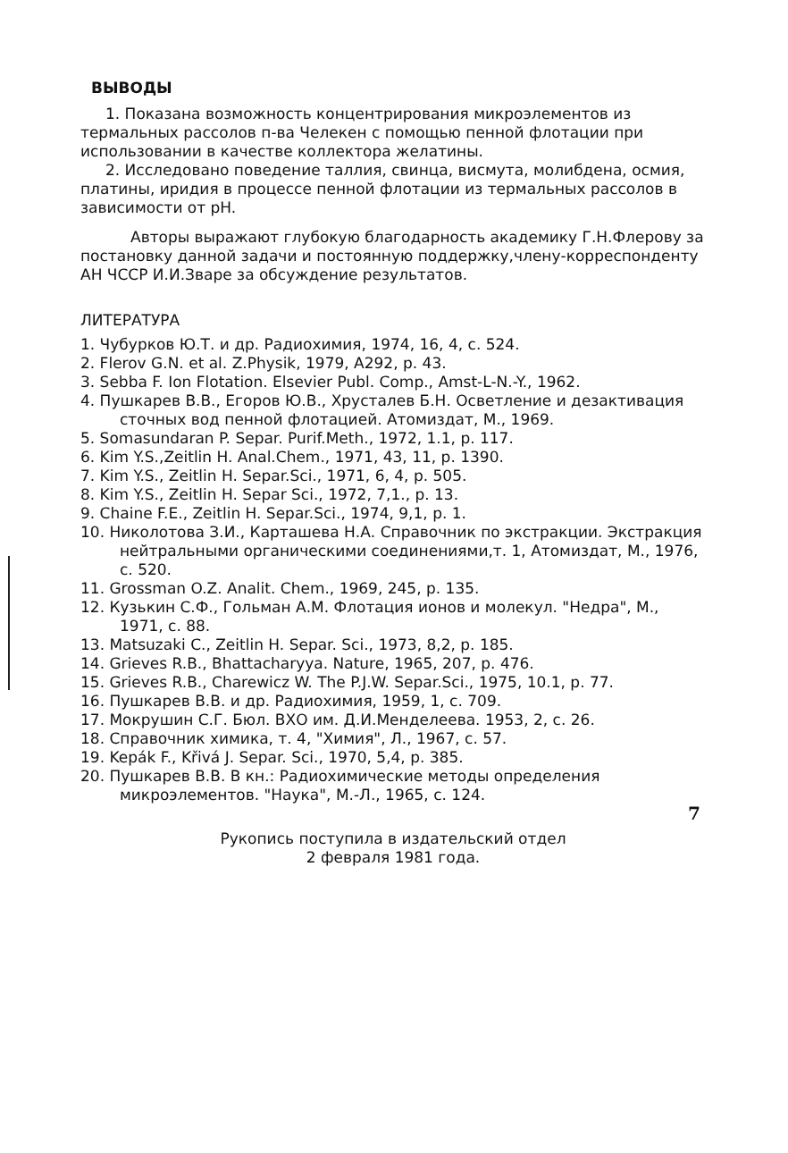ВЫВОДЫ
1. Показана возможность концентрирования микроэлементов из термальных рассолов п-ва Челекен с помощью пенной флотации при использовании в качестве коллектора желатины.
2. Исследовано поведение таллия, свинца, висмута, молибдена, осмия, платины, иридия в процессе пенной флотации из термальных рассолов в зависимости от pH.
Авторы выражают глубокую благодарность академику Г.Н.Флерову за постановку данной задачи и постоянную поддержку,члену-корреспонденту АН ЧССР И.И.Зваре за обсуждение результатов.
ЛИТЕРАТУРА
1. Чубурков Ю.Т. и др. Радиохимия, 1974, 16, 4, с. 524.
2. Flerov G.N. et al. Z.Physik, 1979, A292, p. 43.
3. Sebba F. Ion Flotation. Elsevier Publ. Comp., Amst-L-N.-Y., 1962.
4. Пушкарев В.В., Егоров Ю.В., Хрусталев Б.Н. Осветление и дезактивация сточных вод пенной флотацией. Атомиздат, М., 1969.
5. Somasundaran P. Separ. Purif.Meth., 1972, 1.1, p. 117.
6. Kim Y.S.,Zeitlin H. Anal.Chem., 1971, 43, 11, p. 1390.
7. Kim Y.S., Zeitlin H. Separ.Sci., 1971, 6, 4, p. 505.
8. Kim Y.S., Zeitlin H. Separ Sci., 1972, 7,1., p. 13.
9. Chaine F.E., Zeitlin H. Separ.Sci., 1974, 9,1, p. 1.
10. Николотова З.И., Карташева Н.А. Справочник по экстракции. Экстракция нейтральными органическими соединениями,т. 1, Атомиздат, М., 1976, с. 520.
11. Grossman O.Z. Analit. Chem., 1969, 245, p. 135.
12. Кузькин С.Ф., Гольман А.М. Флотация ионов и молекул. "Недра", М., 1971, с. 88.
13. Matsuzaki C., Zeitlin H. Separ. Sci., 1973, 8,2, p. 185.
14. Grieves R.B., Bhattacharyya. Nature, 1965, 207, p. 476.
15. Grieves R.B., Charewicz W. The P.J.W. Separ.Sci., 1975, 10.1, p. 77.
16. Пушкарев В.В. и др. Радиохимия, 1959, 1, с. 709.
17. Мокрушин С.Г. Бюл. ВХО им. Д.И.Менделеева. 1953, 2, с. 26.
18. Справочник химика, т. 4, "Химия", Л., 1967, с. 57.
19. Kepák F., Křivá J. Separ. Sci., 1970, 5,4, p. 385.
20. Пушкарев В.В. В кн.: Радиохимические методы определения микроэлементов. "Наука", М.-Л., 1965, с. 124.
Рукопись поступила в издательский отдел
2 февраля 1981 года.
7